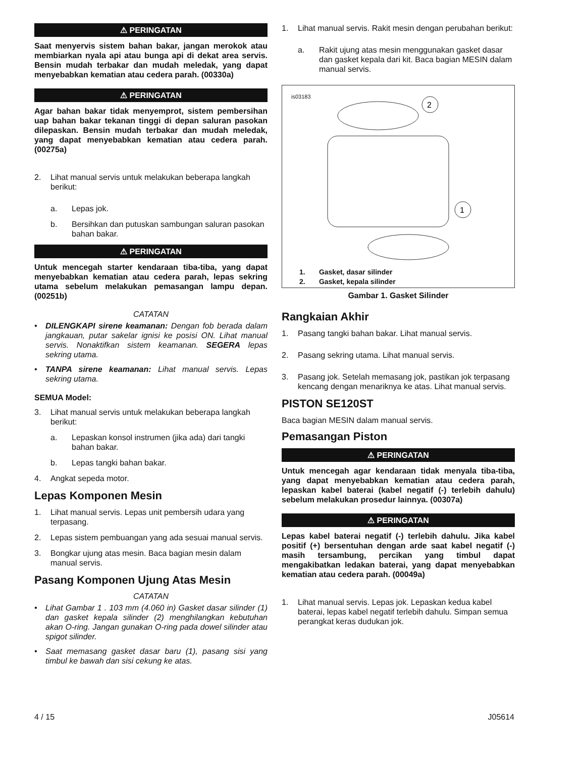⚠ PERINGATAN
Saat menyervis sistem bahan bakar, jangan merokok atau membiarkan nyala api atau bunga api di dekat area servis. Bensin mudah terbakar dan mudah meledak, yang dapat menyebabkan kematian atau cedera parah. (00330a)
⚠ PERINGATAN
Agar bahan bakar tidak menyemprot, sistem pembersihan uap bahan bakar tekanan tinggi di depan saluran pasokan dilepaskan. Bensin mudah terbakar dan mudah meledak, yang dapat menyebabkan kematian atau cedera parah. (00275a)
2. Lihat manual servis untuk melakukan beberapa langkah berikut:
a. Lepas jok.
b. Bersihkan dan putuskan sambungan saluran pasokan bahan bakar.
⚠ PERINGATAN
Untuk mencegah starter kendaraan tiba-tiba, yang dapat menyebabkan kematian atau cedera parah, lepas sekring utama sebelum melakukan pemasangan lampu depan. (00251b)
CATATAN
• DILENGKAPI sirene keamanan: Dengan fob berada dalam jangkauan, putar sakelar ignisi ke posisi ON. Lihat manual servis. Nonaktifkan sistem keamanan. SEGERA lepas sekring utama.
• TANPA sirene keamanan: Lihat manual servis. Lepas sekring utama.
SEMUA Model:
3. Lihat manual servis untuk melakukan beberapa langkah berikut:
a. Lepaskan konsol instrumen (jika ada) dari tangki bahan bakar.
b. Lepas tangki bahan bakar.
4. Angkat sepeda motor.
Lepas Komponen Mesin
1. Lihat manual servis. Lepas unit pembersih udara yang terpasang.
2. Lepas sistem pembuangan yang ada sesuai manual servis.
3. Bongkar ujung atas mesin. Baca bagian mesin dalam manual servis.
Pasang Komponen Ujung Atas Mesin
CATATAN
• Lihat Gambar 1 . 103 mm (4.060 in) Gasket dasar silinder (1) dan gasket kepala silinder (2) menghilangkan kebutuhan akan O-ring. Jangan gunakan O-ring pada dowel silinder atau spigot silinder.
• Saat memasang gasket dasar baru (1), pasang sisi yang timbul ke bawah dan sisi cekung ke atas.
1. Lihat manual servis. Rakit mesin dengan perubahan berikut:
a. Rakit ujung atas mesin menggunakan gasket dasar dan gasket kepala dari kit. Baca bagian MESIN dalam manual servis.
is03183
2
1
1. Gasket, dasar silinder
2. Gasket, kepala silinder
Gambar 1. Gasket Silinder
Rangkaian Akhir
1. Pasang tangki bahan bakar. Lihat manual servis.
2. Pasang sekring utama. Lihat manual servis.
3. Pasang jok. Setelah memasang jok, pastikan jok terpasang kencang dengan menariknya ke atas. Lihat manual servis.
PISTON SE120ST
Baca bagian MESIN dalam manual servis.
Pemasangan Piston
⚠ PERINGATAN
Untuk mencegah agar kendaraan tidak menyala tiba-tiba, yang dapat menyebabkan kematian atau cedera parah, lepaskan kabel baterai (kabel negatif (-) terlebih dahulu) sebelum melakukan prosedur lainnya. (00307a)
⚠ PERINGATAN
Lepas kabel baterai negatif (-) terlebih dahulu. Jika kabel positif (+) bersentuhan dengan arde saat kabel negatif (-) masih tersambung, percikan yang timbul dapat mengakibatkan ledakan baterai, yang dapat menyebabkan kematian atau cedera parah. (00049a)
1. Lihat manual servis. Lepas jok. Lepaskan kedua kabel baterai, lepas kabel negatif terlebih dahulu. Simpan semua perangkat keras dudukan jok.
4 / 15 J05614